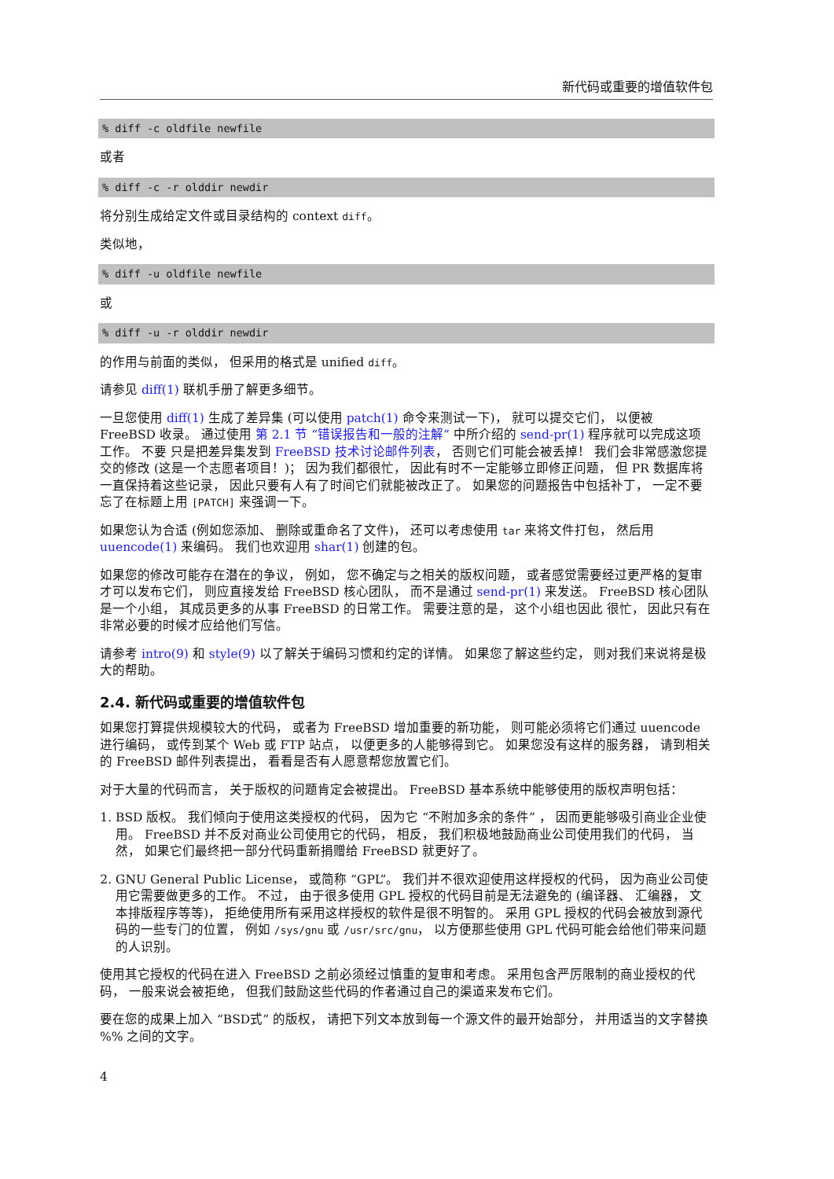新代码或重要的增值软件包
% diff -c oldfile newfile
或者
% diff -c -r olddir newdir
将分别生成给定文件或目录结构的 context diff。
类似地，
% diff -u oldfile newfile
或
% diff -u -r olddir newdir
的作用与前面的类似， 但采用的格式是 unified diff。
请参见 diff(1) 联机手册了解更多细节。
一旦您使用 diff(1) 生成了差异集 (可以使用 patch(1) 命令来测试一下)， 就可以提交它们， 以便被 FreeBSD 收录。 通过使用 第 2.1 节 “错误报告和一般的注解” 中所介绍的 send-pr(1) 程序就可以完成这项工作。 不要 只是把差异集发到 FreeBSD 技术讨论邮件列表， 否则它们可能会被丢掉！ 我们会非常感激您提交的修改 (这是一个志愿者项目！)； 因为我们都很忙， 因此有时不一定能够立即修正问题， 但 PR 数据库将一直保持着这些记录， 因此只要有人有了时间它们就能被改正了。 如果您的问题报告中包括补丁， 一定不要忘了在标题上用 [PATCH] 来强调一下。
如果您认为合适 (例如您添加、 删除或重命名了文件)， 还可以考虑使用 tar 来将文件打包， 然后用 uuencode(1) 来编码。 我们也欢迎用 shar(1) 创建的包。
如果您的修改可能存在潜在的争议， 例如， 您不确定与之相关的版权问题， 或者感觉需要经过更严格的复审才可以发布它们， 则应直接发给 FreeBSD 核心团队， 而不是通过 send-pr(1) 来发送。 FreeBSD 核心团队 是一个小组， 其成员更多的从事 FreeBSD 的日常工作。 需要注意的是， 这个小组也因此 很忙， 因此只有在非常必要的时候才应给他们写信。
请参考 intro(9) 和 style(9) 以了解关于编码习惯和约定的详情。 如果您了解这些约定， 则对我们来说将是极大的帮助。
2.4. 新代码或重要的增值软件包
如果您打算提供规模较大的代码， 或者为 FreeBSD 增加重要的新功能， 则可能必须将它们通过 uuencode 进行编码， 或传到某个 Web 或 FTP 站点， 以便更多的人能够得到它。 如果您没有这样的服务器， 请到相关的 FreeBSD 邮件列表提出， 看看是否有人愿意帮您放置它们。
对于大量的代码而言， 关于版权的问题肯定会被提出。 FreeBSD 基本系统中能够使用的版权声明包括：
1. BSD 版权。 我们倾向于使用这类授权的代码， 因为它 “不附加多余的条件” ， 因而更能够吸引商业企业使用。 FreeBSD 并不反对商业公司使用它的代码， 相反， 我们积极地鼓励商业公司使用我们的代码， 当然， 如果它们最终把一部分代码重新捐赠给 FreeBSD 就更好了。
2. GNU General Public License， 或简称 “GPL”。 我们并不很欢迎使用这样授权的代码， 因为商业公司使用它需要做更多的工作。 不过， 由于很多使用 GPL 授权的代码目前是无法避免的 (编译器、 汇编器， 文本排版程序等等)， 拒绝使用所有采用这样授权的软件是很不明智的。 采用 GPL 授权的代码会被放到源代码的一些专门的位置， 例如 /sys/gnu 或 /usr/src/gnu， 以方便那些使用 GPL 代码可能会给他们带来问题的人识别。
使用其它授权的代码在进入 FreeBSD 之前必须经过慎重的复审和考虑。 采用包含严厉限制的商业授权的代码， 一般来说会被拒绝， 但我们鼓励这些代码的作者通过自己的渠道来发布它们。
要在您的成果上加入 “BSD式” 的版权， 请把下列文本放到每一个源文件的最开始部分， 并用适当的文字替换 %% 之间的文字。
4